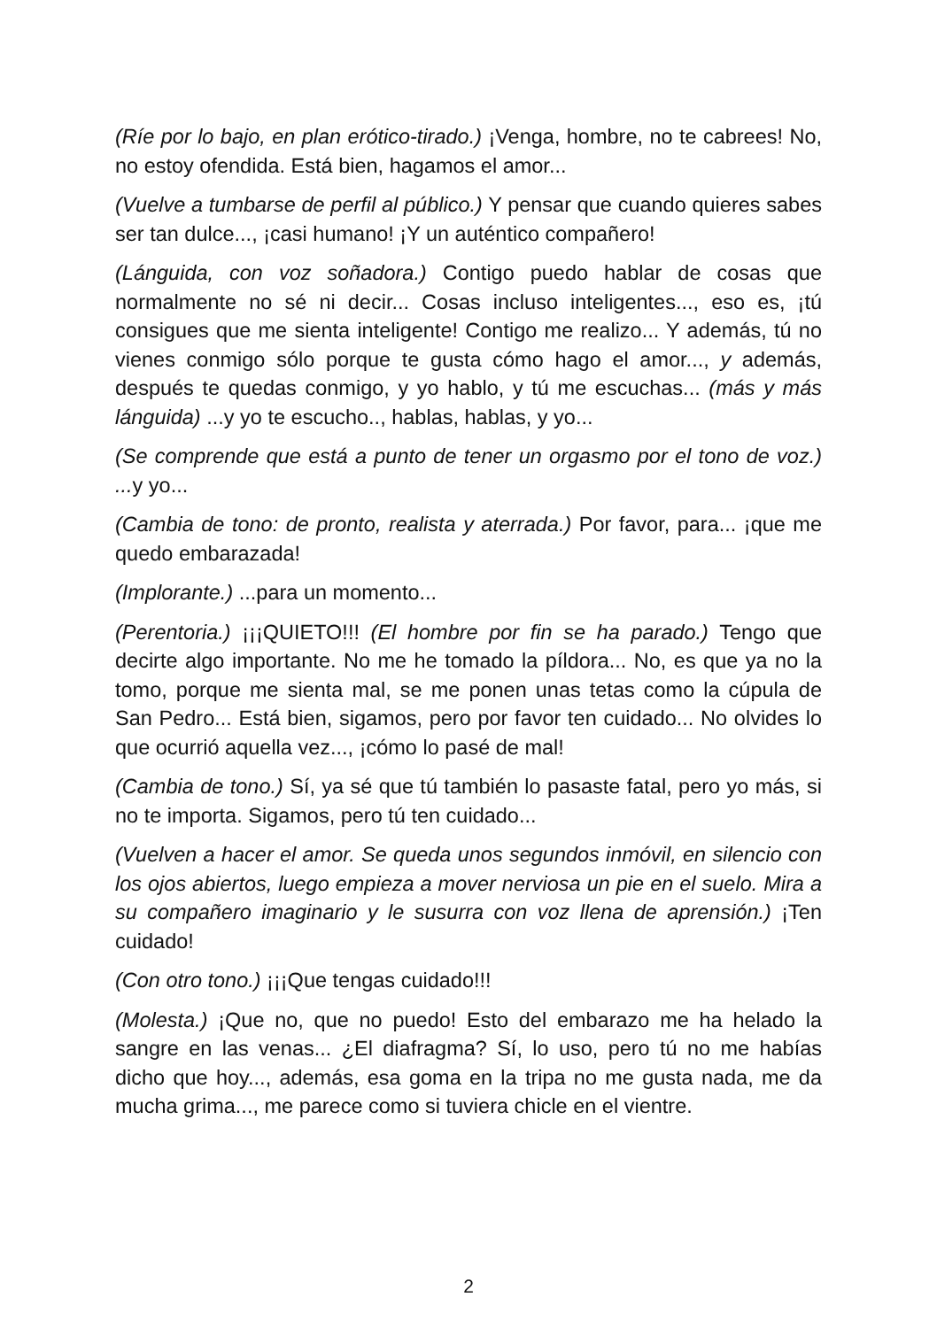(Ríe por lo bajo, en plan erótico-tirado.) ¡Venga, hombre, no te cabrees! No, no estoy ofendida. Está bien, hagamos el amor...
(Vuelve a tumbarse de perfil al público.) Y pensar que cuando quieres sabes ser tan dulce..., ¡casi humano! ¡Y un auténtico compañero!
(Lánguida, con voz soñadora.) Contigo puedo hablar de cosas que normalmente no sé ni decir... Cosas incluso inteligentes..., eso es, ¡tú consigues que me sienta inteligente! Contigo me realizo... Y además, tú no vienes conmigo sólo porque te gusta cómo hago el amor..., y además, después te quedas conmigo, y yo hablo, y tú me escuchas... (más y más lánguida) ...y yo te escucho.., hablas, hablas, y yo...
(Se comprende que está a punto de tener un orgasmo por el tono de voz.) ... y yo...
(Cambia de tono: de pronto, realista y aterrada.) Por favor, para... ¡que me quedo embarazada!
(Implorante.) ...para un momento...
(Perentoria.) ¡¡¡QUIETO!!! (El hombre por fin se ha parado.) Tengo que decirte algo importante. No me he tomado la píldora... No, es que ya no la tomo, porque me sienta mal, se me ponen unas tetas como la cúpula de San Pedro... Está bien, sigamos, pero por favor ten cuidado... No olvides lo que ocurrió aquella vez..., ¡cómo lo pasé de mal!
(Cambia de tono.) Sí, ya sé que tú también lo pasaste fatal, pero yo más, si no te importa. Sigamos, pero tú ten cuidado...
(Vuelven a hacer el amor. Se queda unos segundos inmóvil, en silencio con los ojos abiertos, luego empieza a mover nerviosa un pie en el suelo. Mira a su compañero imaginario y le susurra con voz llena de aprensión.) ¡Ten cuidado!
(Con otro tono.) ¡¡¡Que tengas cuidado!!!
(Molesta.) ¡Que no, que no puedo! Esto del embarazo me ha helado la sangre en las venas... ¿El diafragma? Sí, lo uso, pero tú no me habías dicho que hoy..., además, esa goma en la tripa no me gusta nada, me da mucha grima..., me parece como si tuviera chicle en el vientre.
2